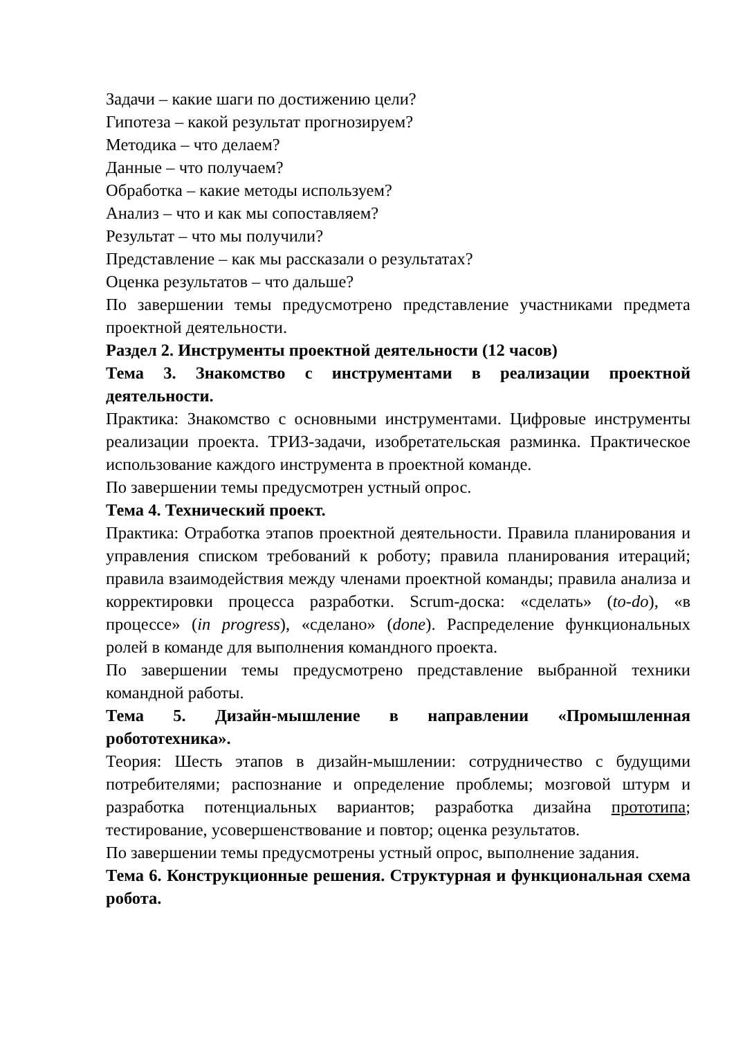Задачи – какие шаги по достижению цели?
Гипотеза – какой результат прогнозируем?
Методика – что делаем?
Данные – что получаем?
Обработка – какие методы используем?
Анализ – что и как мы сопоставляем?
Результат – что мы получили?
Представление – как мы рассказали о результатах?
Оценка результатов – что дальше?
По завершении темы предусмотрено представление участниками предмета проектной деятельности.
Раздел 2. Инструменты проектной деятельности (12 часов)
Тема 3. Знакомство с инструментами в реализации проектной деятельности.
Практика: Знакомство с основными инструментами. Цифровые инструменты реализации проекта. ТРИЗ-задачи, изобретательская разминка. Практическое использование каждого инструмента в проектной команде.
По завершении темы предусмотрен устный опрос.
Тема 4. Технический проект.
Практика: Отработка этапов проектной деятельности. Правила планирования и управления списком требований к роботу; правила планирования итераций; правила взаимодействия между членами проектной команды; правила анализа и корректировки процесса разработки. Scrum-доска: «сделать» (to-do), «в процессе» (in progress), «сделано» (done). Распределение функциональных ролей в команде для выполнения командного проекта.
По завершении темы предусмотрено представление выбранной техники командной работы.
Тема 5. Дизайн-мышление в направлении «Промышленная робототехника».
Теория: Шесть этапов в дизайн-мышлении: сотрудничество с будущими потребителями; распознание и определение проблемы; мозговой штурм и разработка потенциальных вариантов; разработка дизайна прототипа; тестирование, усовершенствование и повтор; оценка результатов.
По завершении темы предусмотрены устный опрос, выполнение задания.
Тема 6. Конструкционные решения. Структурная и функциональная схема робота.